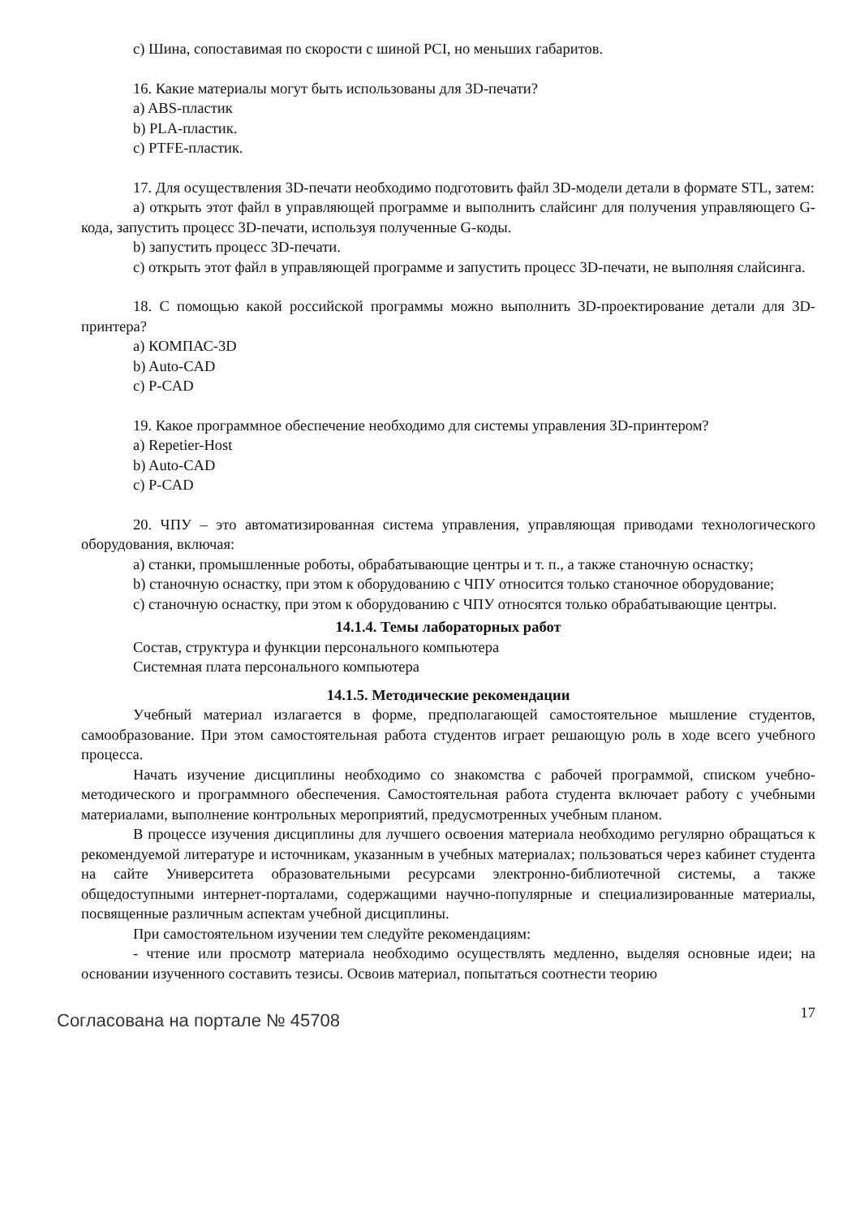с) Шина, сопоставимая по скорости с шиной PCI, но меньших габаритов.
16. Какие материалы могут быть использованы для 3D-печати?
a) ABS-пластик
b) PLA-пластик.
c) PTFE-пластик.
17. Для осуществления 3D-печати необходимо подготовить файл 3D-модели детали в формате STL, затем:
a) открыть этот файл в управляющей программе и выполнить слайсинг для получения управляющего G-кода, запустить процесс 3D-печати, используя полученные G-коды.
b) запустить процесс 3D-печати.
c) открыть этот файл в управляющей программе и запустить процесс 3D-печати, не выполняя слайсинга.
18. С помощью какой российской программы можно выполнить 3D-проектирование детали для 3D-принтера?
a) КОМПАС-3D
b) Auto-CAD
c) P-CAD
19. Какое программное обеспечение необходимо для системы управления 3D-принтером?
a) Repetier-Host
b) Auto-CAD
c) P-CAD
20. ЧПУ – это автоматизированная система управления, управляющая приводами технологического оборудования, включая:
a) станки, промышленные роботы, обрабатывающие центры и т. п., а также станочную оснастку;
b) станочную оснастку, при этом к оборудованию с ЧПУ относится только станочное оборудование;
c) станочную оснастку, при этом к оборудованию с ЧПУ относятся только обрабатывающие центры.
14.1.4. Темы лабораторных работ
Состав, структура и функции персонального компьютера
Системная плата персонального компьютера
14.1.5. Методические рекомендации
Учебный материал излагается в форме, предполагающей самостоятельное мышление студентов, самообразование. При этом самостоятельная работа студентов играет решающую роль в ходе всего учебного процесса.
Начать изучение дисциплины необходимо со знакомства с рабочей программой, списком учебно-методического и программного обеспечения. Самостоятельная работа студента включает работу с учебными материалами, выполнение контрольных мероприятий, предусмотренных учебным планом.
В процессе изучения дисциплины для лучшего освоения материала необходимо регулярно обращаться к рекомендуемой литературе и источникам, указанным в учебных материалах; пользоваться через кабинет студента на сайте Университета образовательными ресурсами электронно-библиотечной системы, а также общедоступными интернет-порталами, содержащими научно-популярные и специализированные материалы, посвященные различным аспектам учебной дисциплины.
При самостоятельном изучении тем следуйте рекомендациям:
- чтение или просмотр материала необходимо осуществлять медленно, выделяя основные идеи; на основании изученного составить тезисы. Освоив материал, попытаться соотнести теорию
Согласована на портале № 45708 17